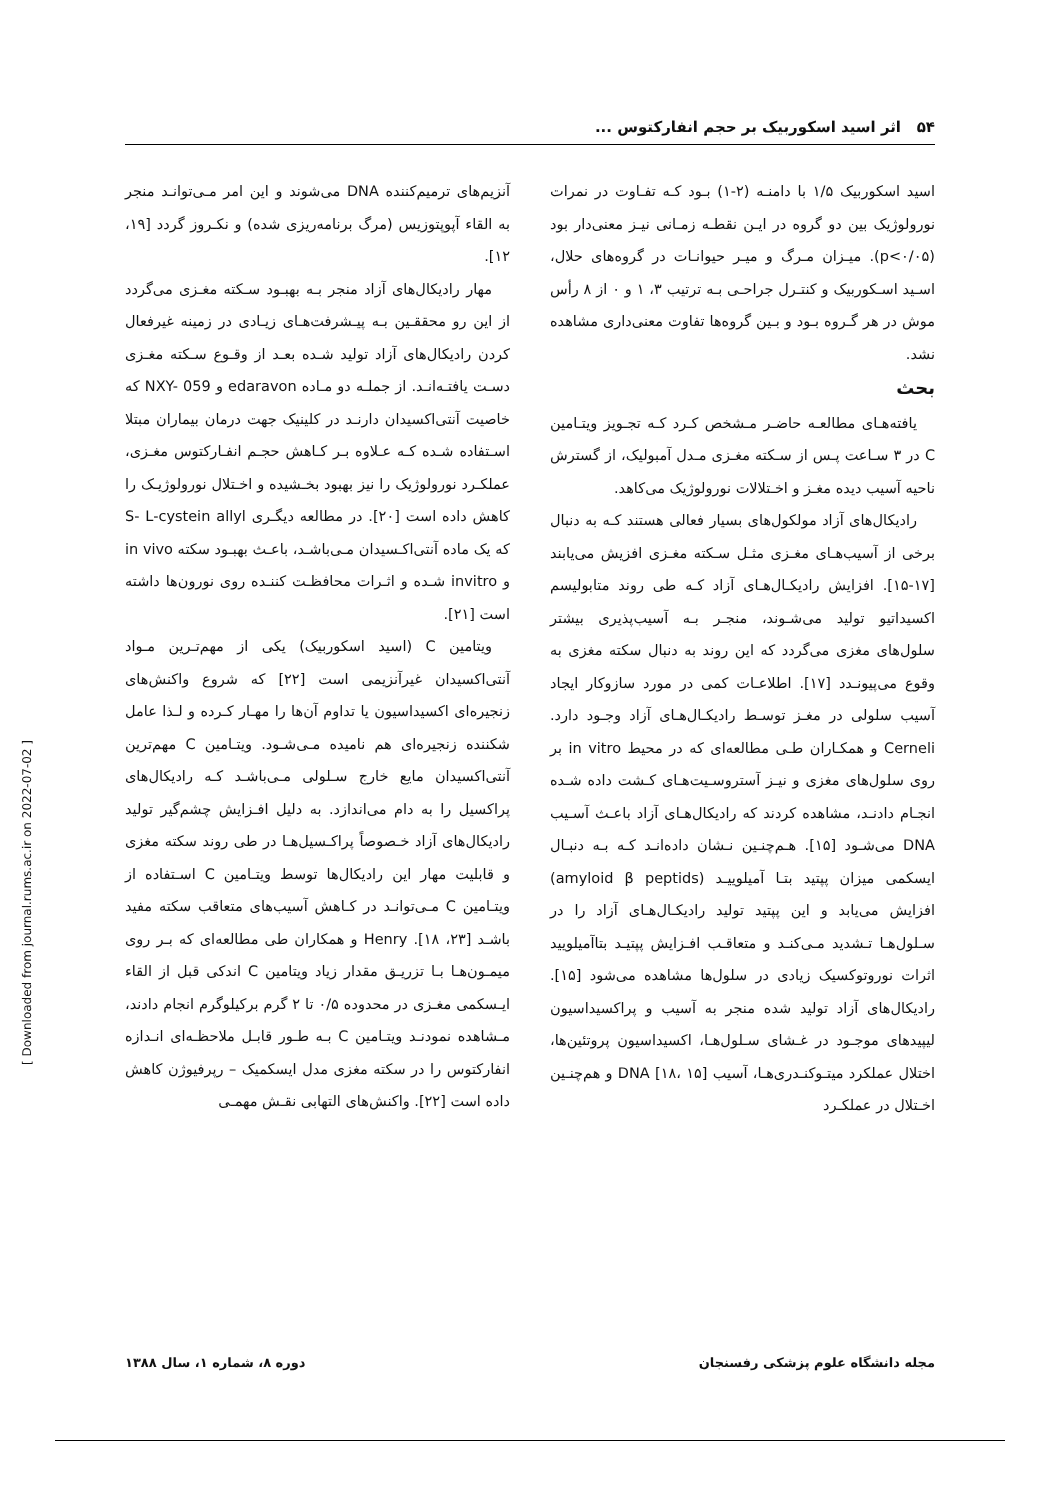۵۴ اثر اسید اسکوربیک بر حجم انفارکتوس ...
اسید اسکوربیک ۱/۵ با دامنـه (۲-۱) بـود کـه تفـاوت در نمرات نورولوژیک بین دو گروه در ایـن نقطـه زمـانی نیـز معنی‌دار بود (p<۰/۰۵). میـزان مـرگ و میـر حیوانـات در گروه‌های حلال، اسـید اسـکوربیک و کنتـرل جراحـی بـه ترتیب ۳، ۱ و ۰ از ۸ رأس موش در هر گـروه بـود و بـین گروه‌ها تفاوت معنی‌داری مشاهده نشد.
بحث
یافته‌هـای مطالعـه حاضـر مـشخص کـرد کـه تجـویز ویتـامین C در ۳ سـاعت پـس از سـکته مغـزی مـدل آمبولیک، از گسترش ناحیه آسیب دیده مغـز و اخـتلالات نورولوژیک می‌کاهد.
رادیکال‌های آزاد مولکول‌های بسیار فعالی هستند کـه به دنبال برخی از آسیب‌هـای مغـزی مثـل سـکته مغـزی افزیش می‌یابند [۱۷-۱۵]. افزایش رادیکـال‌هـای آزاد کـه طی روند متابولیسم اکسیداتیو تولید می‌شـوند، منجـر بـه آسیب‌پذیری بیشتر سلول‌های مغزی می‌گردد که این روند به دنبال سکته مغزی به وقوع می‌پیونـدد [۱۷]. اطلاعـات کمی در مورد سازوکار ایجاد آسیب سلولی در مغـز توسـط رادیکـال‌هـای آزاد وجـود دارد. Cerneli و همکـاران طـی مطالعه‌ای که در محیط in vitro بر روی سلول‌های مغزی و نیـز آستروسـیت‌هـای کـشت داده شـده انجـام دادنـد، مشاهده کردند که رادیکال‌هـای آزاد باعـث آسـیب DNA می‌شـود [۱۵]. هـم‌چنـین نـشان داده‌انـد کـه بـه دنبـال ایسکمی میزان پپتید بتـا آمیلوییـد (amyloid β peptids) افزایش می‌یابد و این پپتید تولید رادیکـال‌هـای آزاد را در سـلول‌هـا تـشدید مـی‌کنـد و متعاقـب افـزایش پپتیـد بتاآمیلویید اثرات نوروتوکسیک زیادی در سلول‌ها مشاهده می‌شود [۱۵]. رادیکال‌های آزاد تولید شده منجر به آسیب و پراکسیداسیون لیپیدهای موجـود در غـشای سـلول‌هـا، اکسیداسیون پروتئین‌ها، اختلال عملکرد میتـوکنـدری‌هـا، آسیب DNA [۱۸، ۱۵] و هم‌چنـین اخـتلال در عملکـرد
آنزیم‌های ترمیم‌کننده DNA می‌شوند و این امر مـی‌توانـد منجر به القاء آپوپتوزیس (مرگ برنامه‌ریزی شده) و نکـروز گردد [۱۹، ۱۲].
مهار رادیکال‌های آزاد منجر بـه بهبـود سـکته مغـزی می‌گردد از این رو محققـین بـه پیـشرفت‌هـای زیـادی در زمینه غیرفعال کردن رادیکال‌های آزاد تولید شـده بعـد از وقـوع سـکته مغـزی دسـت یافتـه‌انـد. از جملـه دو مـاده edaravon و NXY- 059 که خاصیت آنتی‌اکسیدان دارنـد در کلینیک جهت درمان بیماران مبتلا اسـتفاده شـده کـه عـلاوه بـر کـاهش حجـم انفـارکتوس مغـزی، عملکـرد نورولوژیک را نیز بهبود بخـشیده و اخـتلال نورولوژیـک را کاهش داده است [۲۰]. در مطالعه دیگـری S- L-cystein allyl که یک ماده آنتی‌اکـسیدان مـی‌باشـد، باعـث بهبـود سکته in vivo و invitro شـده و اثـرات محافظـت کننـده روی نورون‌ها داشته است [۲۱].
ویتامین C (اسید اسکوربیک) یکی از مهم‌تـرین مـواد آنتی‌اکسیدان غیرآنزیمی است [۲۲] که شروع واکنش‌های زنجیره‌ای اکسیداسیون یا تداوم آن‌ها را مهـار کـرده و لـذا عامل شکننده زنجیره‌ای هم نامیده مـی‌شـود. ویتـامین C مهم‌ترین آنتی‌اکسیدان مایع خارج سـلولی مـی‌باشـد کـه رادیکال‌های پراکسیل را به دام می‌اندازد. به دلیل افـزایش چشم‌گیر تولید رادیکال‌های آزاد خـصوصاً پراکـسیل‌هـا در طی روند سکته مغزی و قابلیت مهار این رادیکال‌ها توسط ویتـامین C اسـتفاده از ویتـامین C مـی‌توانـد در کـاهش آسیب‌های متعاقب سکته مفید باشـد [۲۳، ۱۸]. Henry و همکاران طی مطالعه‌ای که بـر روی میمـون‌هـا بـا تزریـق مقدار زیاد ویتامین C اندکی قبل از القاء ایـسکمی مغـزی در محدوده ۰/۵ تا ۲ گرم برکیلوگرم انجام دادند، مـشاهده نمودنـد ویتـامین C بـه طـور قابـل ملاحظـه‌ای انـدازه انفارکتوس را در سکته مغزی مدل ایسکمیک – رپرفیوژن کاهش داده است [۲۲]. واکنش‌های التهابی نقـش مهمـی
مجله دانشگاه علوم پزشکی رفسنجان دوره ۸، شماره ۱، سال ۱۳۸۸
[ Downloaded from journal.rums.ac.ir on 2022-07-02 ]